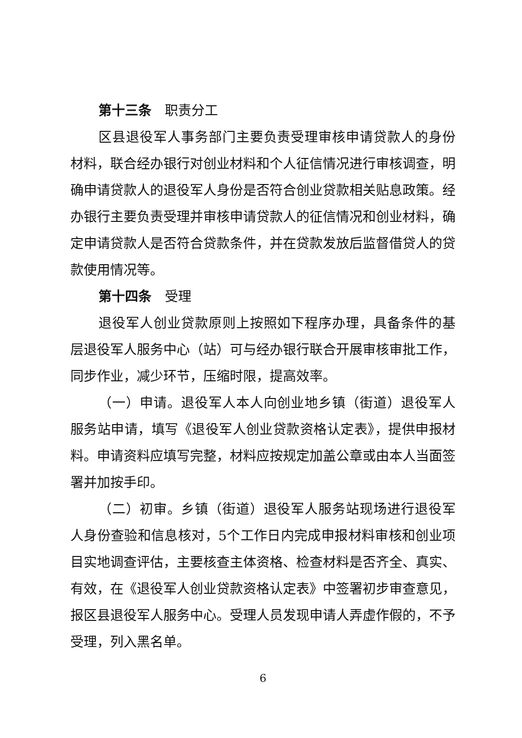第十三条　职责分工
区县退役军人事务部门主要负责受理审核申请贷款人的身份材料，联合经办银行对创业材料和个人征信情况进行审核调查，明确申请贷款人的退役军人身份是否符合创业贷款相关贴息政策。经办银行主要负责受理并审核申请贷款人的征信情况和创业材料，确定申请贷款人是否符合贷款条件，并在贷款发放后监督借贷人的贷款使用情况等。
第十四条　受理
退役军人创业贷款原则上按照如下程序办理，具备条件的基层退役军人服务中心（站）可与经办银行联合开展审核审批工作，同步作业，减少环节，压缩时限，提高效率。
（一）申请。退役军人本人向创业地乡镇（街道）退役军人服务站申请，填写《退役军人创业贷款资格认定表》，提供申报材料。申请资料应填写完整，材料应按规定加盖公章或由本人当面签署并加按手印。
（二）初审。乡镇（街道）退役军人服务站现场进行退役军人身份查验和信息核对，5个工作日内完成申报材料审核和创业项目实地调查评估，主要核查主体资格、检查材料是否齐全、真实、有效，在《退役军人创业贷款资格认定表》中签署初步审查意见，报区县退役军人服务中心。受理人员发现申请人弄虚作假的，不予受理，列入黑名单。
6